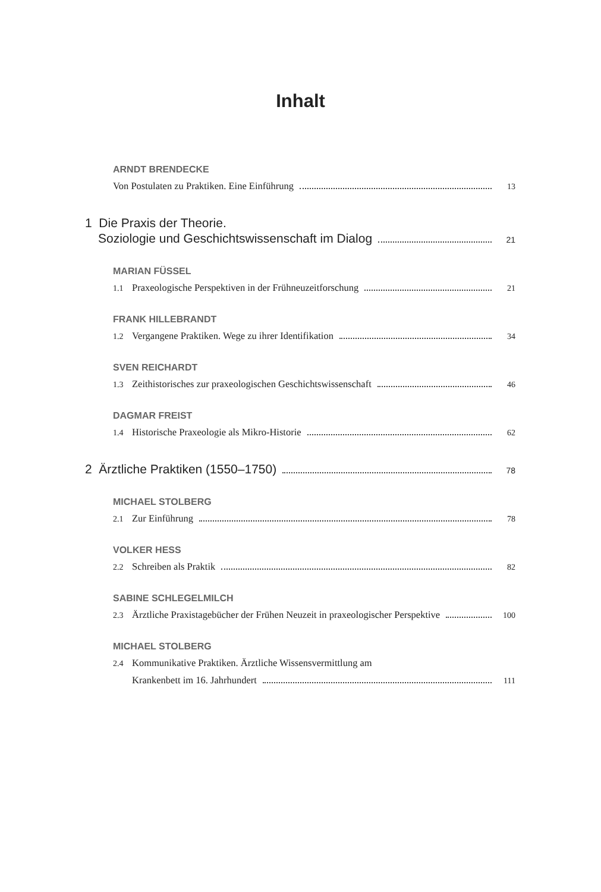Inhalt
ARNDT BRENDECKE
Von Postulaten zu Praktiken. Eine Einführung 13
1 Die Praxis der Theorie.
Soziologie und Geschichtswissenschaft im Dialog 21
MARIAN FÜSSEL
1.1 Praxeologische Perspektiven in der Frühneuzeitforschung 21
FRANK HILLEBRANDT
1.2 Vergangene Praktiken. Wege zu ihrer Identifikation 34
SVEN REICHARDT
1.3 Zeithistorisches zur praxeologischen Geschichtswissenschaft 46
DAGMAR FREIST
1.4 Historische Praxeologie als Mikro-Historie 62
2 Ärztliche Praktiken (1550–1750) 78
MICHAEL STOLBERG
2.1 Zur Einführung 78
VOLKER HESS
2.2 Schreiben als Praktik 82
SABINE SCHLEGELMILCH
2.3 Ärztliche Praxistagebücher der Frühen Neuzeit in praxeologischer Perspektive 100
MICHAEL STOLBERG
2.4 Kommunikative Praktiken. Ärztliche Wissensvermittlung am
Krankenbett im 16. Jahrhundert 111